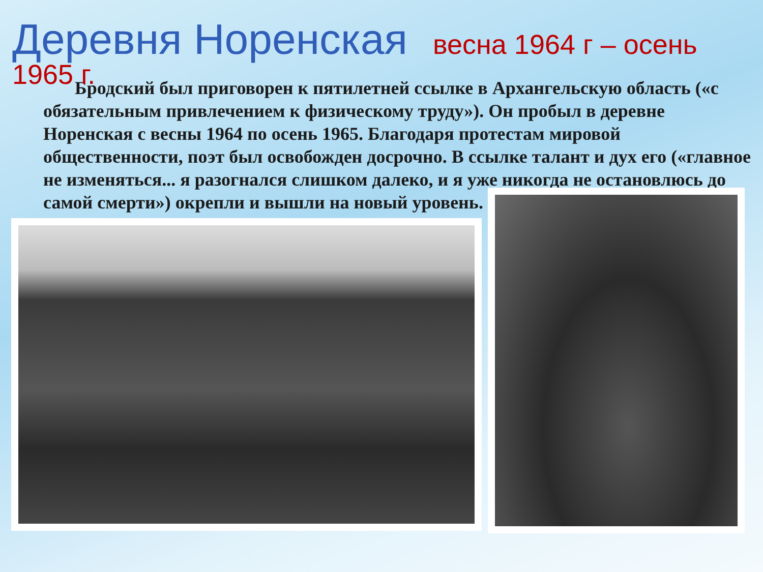Деревня Норенская весна 1964 г – осень
1965 г.
Бродский был приговорен к пятилетней ссылке в Архангельскую область («с обязательным привлечением к физическому труду»). Он пробыл в деревне Норенская с весны 1964 по осень 1965. Благодаря протестам мировой общественности, поэт был освобожден досрочно. В ссылке талант и дух его («главное не изменяться... я разогнался слишком далеко, и я уже никогда не остановлюсь до самой смерти») окрепли и вышли на новый уровень.